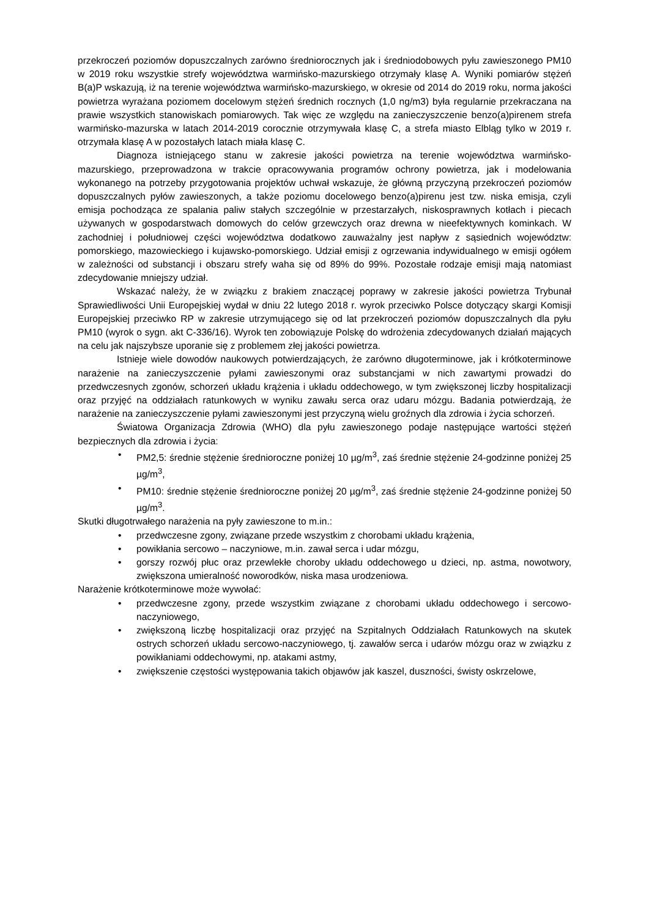przekroczeń poziomów dopuszczalnych zarówno średniorocznych jak i średniodobowych pyłu zawieszonego PM10 w 2019 roku wszystkie strefy województwa warmińsko-mazurskiego otrzymały klasę A. Wyniki pomiarów stężeń B(a)P wskazują, iż na terenie województwa warmińsko-mazurskiego, w okresie od 2014 do 2019 roku, norma jakości powietrza wyrażana poziomem docelowym stężeń średnich rocznych (1,0 ng/m3) była regularnie przekraczana na prawie wszystkich stanowiskach pomiarowych. Tak więc ze względu na zanieczyszczenie benzo(a)pirenem strefa warmińsko-mazurska w latach 2014-2019 corocznie otrzymywała klasę C, a strefa miasto Elbląg tylko w 2019 r. otrzymała klasę A w pozostałych latach miała klasę C.
Diagnoza istniejącego stanu w zakresie jakości powietrza na terenie województwa warmińsko-mazurskiego, przeprowadzona w trakcie opracowywania programów ochrony powietrza, jak i modelowania wykonanego na potrzeby przygotowania projektów uchwał wskazuje, że główną przyczyną przekroczeń poziomów dopuszczalnych pyłów zawieszonych, a także poziomu docelowego benzo(a)pirenu jest tzw. niska emisja, czyli emisja pochodząca ze spalania paliw stałych szczególnie w przestarzałych, niskosprawnych kotłach i piecach używanych w gospodarstwach domowych do celów grzewczych oraz drewna w nieefektywnych kominkach. W zachodniej i południowej części województwa dodatkowo zauważalny jest napływ z sąsiednich województw: pomorskiego, mazowieckiego i kujawsko-pomorskiego. Udział emisji z ogrzewania indywidualnego w emisji ogółem w zależności od substancji i obszaru strefy waha się od 89% do 99%. Pozostałe rodzaje emisji mają natomiast zdecydowanie mniejszy udział.
Wskazać należy, że w związku z brakiem znaczącej poprawy w zakresie jakości powietrza Trybunał Sprawiedliwości Unii Europejskiej wydał w dniu 22 lutego 2018 r. wyrok przeciwko Polsce dotyczący skargi Komisji Europejskiej przeciwko RP w zakresie utrzymującego się od lat przekroczeń poziomów dopuszczalnych dla pyłu PM10 (wyrok o sygn. akt C-336/16). Wyrok ten zobowiązuje Polskę do wdrożenia zdecydowanych działań mających na celu jak najszybsze uporanie się z problemem złej jakości powietrza.
Istnieje wiele dowodów naukowych potwierdzających, że zarówno długoterminowe, jak i krótkoterminowe narażenie na zanieczyszczenie pyłami zawieszonymi oraz substancjami w nich zawartymi prowadzi do przedwczesnych zgonów, schorzeń układu krążenia i układu oddechowego, w tym zwiększonej liczby hospitalizacji oraz przyjęć na oddziałach ratunkowych w wyniku zawału serca oraz udaru mózgu. Badania potwierdzają, że narażenie na zanieczyszczenie pyłami zawieszonymi jest przyczyną wielu groźnych dla zdrowia i życia schorzeń.
Światowa Organizacja Zdrowia (WHO) dla pyłu zawieszonego podaje następujące wartości stężeń bezpiecznych dla zdrowia i życia:
• PM2,5: średnie stężenie średnioroczne poniżej 10 µg/m<sup>3</sup>, zaś średnie stężenie 24-godzinne poniżej 25 µg/m<sup>3</sup>,
• PM10: średnie stężenie średnioroczne poniżej 20 µg/m<sup>3</sup>, zaś średnie stężenie 24-godzinne poniżej 50 µg/m<sup>3</sup>.
Skutki długotrwałego narażenia na pyły zawieszone to m.in.:
• przedwczesne zgony, związane przede wszystkim z chorobami układu krążenia,
• powikłania sercowo – naczyniowe, m.in. zawał serca i udar mózgu,
• gorszy rozwój płuc oraz przewlekłe choroby układu oddechowego u dzieci, np. astma, nowotwory, zwiększona umieralność noworodków, niska masa urodzeniowa.
Narażenie krótkoterminowe może wywołać:
• przedwczesne zgony, przede wszystkim związane z chorobami układu oddechowego i sercowo-naczyniowego,
• zwiększoną liczbę hospitalizacji oraz przyjęć na Szpitalnych Oddziałach Ratunkowych na skutek ostrych schorzeń układu sercowo-naczyniowego, tj. zawałów serca i udarów mózgu oraz w związku z powikłaniami oddechowymi, np. atakami astmy,
• zwiększenie częstości występowania takich objawów jak kaszel, duszności, świsty oskrzelowe,